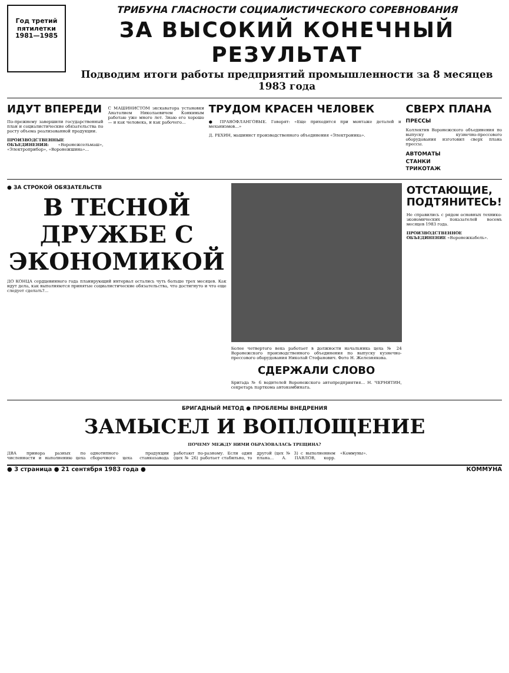Год третий
пятилетки
1981—1985
ТРИБУНА ГЛАСНОСТИ СОЦИАЛИСТИЧЕСКОГО СОРЕВНОВАНИЯ
ЗА ВЫСОКИЙ КОНЕЧНЫЙ РЕЗУЛЬТАТ
Подводим итоги работы предприятий промышленности за 8 месяцев 1983 года
ИДУТ ВПЕРЕДИ
По-прежнему завершили государственный план и социалистические обязательства по росту объема реализованной продукции.
ПРОИЗВОДСТВЕННЫЕ ОБЪЕДИНЕНИЯ: «Воронежсельмаш», «Электроприбор», «Воронежшина»...
С МАШИНИСТОМ экскаватора установки Анатолием Николаевичем Конкиным работаю уже много лет. Знаю его хорошо — и как человека, и как рабочего...
ТРУДОМ КРАСЕН ЧЕЛОВЕК
● ПРАВОФЛАНГОВЫЕ. Говорят: «Еще приходится при монтаже деталей и механизмов...»
Д. РЕХИН, машинист производственного объединения «Электроника».
СВЕРХ ПЛАНА
ПРЕССЫ
Коллектив Воронежского объединения по выпуску кузнечно-прессового оборудования изготовил сверх плана прессы.
АВТОМАТЫ
СТАНКИ
ТРИКОТАЖ
● ЗА СТРОКОЙ ОБЯЗАТЕЛЬСТВ
В ТЕСНОЙ ДРУЖБЕ С ЭКОНОМИКОЙ
ДО КОНЦА сердцевинного года планирующий интервал остались чуть больше трех месяцев. Как идут дела, как выполняются принятые социалистические обязательства, что достигнуто и что еще следует сделать?...
Более четвертого века работает в должности начальника цеха № 24 Воронежского производственного объединения по выпуску кузнечно-прессового оборудования Николай Стефанович. Фото Н. Железнякова.
СДЕРЖАЛИ СЛОВО
Бригада № 6 водителей Воронежского автопредприятия... Н. ЧЕРНЯТИН, секретарь парткома автокомбината.
ОТСТАЮЩИЕ, ПОДТЯНИТЕСЬ!
Не справились с рядом основных технико-экономических показателей восемь месяцев 1983 года.
ПРОИЗВОДСТВЕННОЕ ОБЪЕДИНЕНИЕ «Воронежкабель».
БРИГАДНЫЙ МЕТОД ● ПРОБЛЕМЫ ВНЕДРЕНИЯ
ЗАМЫСЕЛ И ВОПЛОЩЕНИЕ
ПОЧЕМУ МЕЖДУ НИМИ ОБРАЗОВАЛАСЬ ТРЕЩИНА?
ДВА прииора разных по численности и наполнению цеха однотипного продукции сборочного цеха станкозавода работают по-разному. Если один (цех № 26) работает стабильно, то другой (цех № 3) с выполнением плана... А. ПАВЛОВ, корр. «Коммуны».
● 3 страница ● 21 сентября 1983 года ● КОММУНА